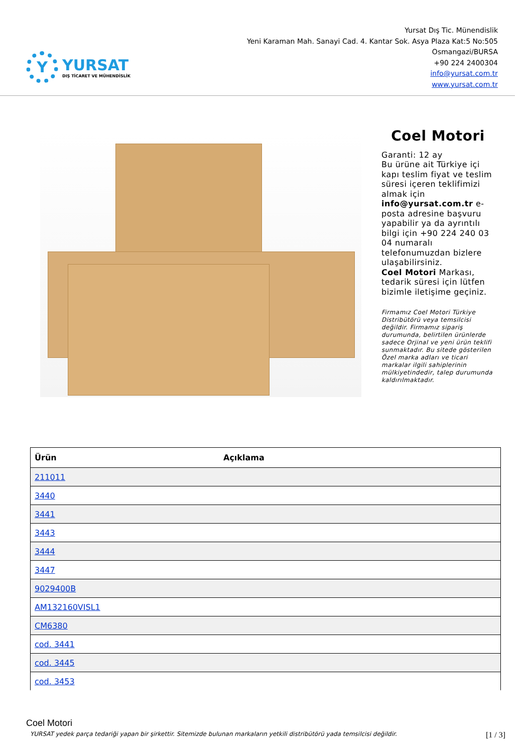Y
YURSAT
DIŞ TİCARET VE MÜHENDİSLİK
Yursat Dış Tic. Münendislik
Yeni Karaman Mah. Sanayi Cad. 4. Kantar Sok. Asya Plaza Kat:5 No:505
Osmangazi/BURSA
+90 224 2400304
info@yursat.com.tr
www.yursat.com.tr
Coel Motori
Garanti: 12 ay
Bu ürüne ait Türkiye içi kapı teslim fiyat ve teslim süresi içeren teklifimizi almak için info@yursat.com.tr e-posta adresine başvuru yapabilir ya da ayrıntılı bilgi için +90 224 240 03 04 numaralı telefonumuzdan bizlere ulaşabilirsiniz.
Coel Motori Markası, tedarik süresi için lütfen bizimle iletişime geçiniz.
Firmamız Coel Motori Türkiye Distribütörü veya temsilcisi değildir. Firmamız sipariş durumunda, belirtilen ürünlerde sadece Orjinal ve yeni ürün teklifi sunmaktadır. Bu sitede gösterilen Özel marka adları ve ticari markalar ilgili sahiplerinin mülkiyetindedir, talep durumunda kaldırılmaktadır.
| Ürün | Açıklama |
| --- | --- |
| 211011 | |
| 3440 | |
| 3441 | |
| 3443 | |
| 3444 | |
| 3447 | |
| 9029400B | |
| AM132160VISL1 | |
| CM6380 | |
| cod. 3441 | |
| cod. 3445 | |
| cod. 3453 | |
Coel Motori
YURSAT yedek parça tedariği yapan bir şirkettir. Sitemizde bulunan markaların yetkili distribütörü yada temsilcisi değildir. [1 / 3]